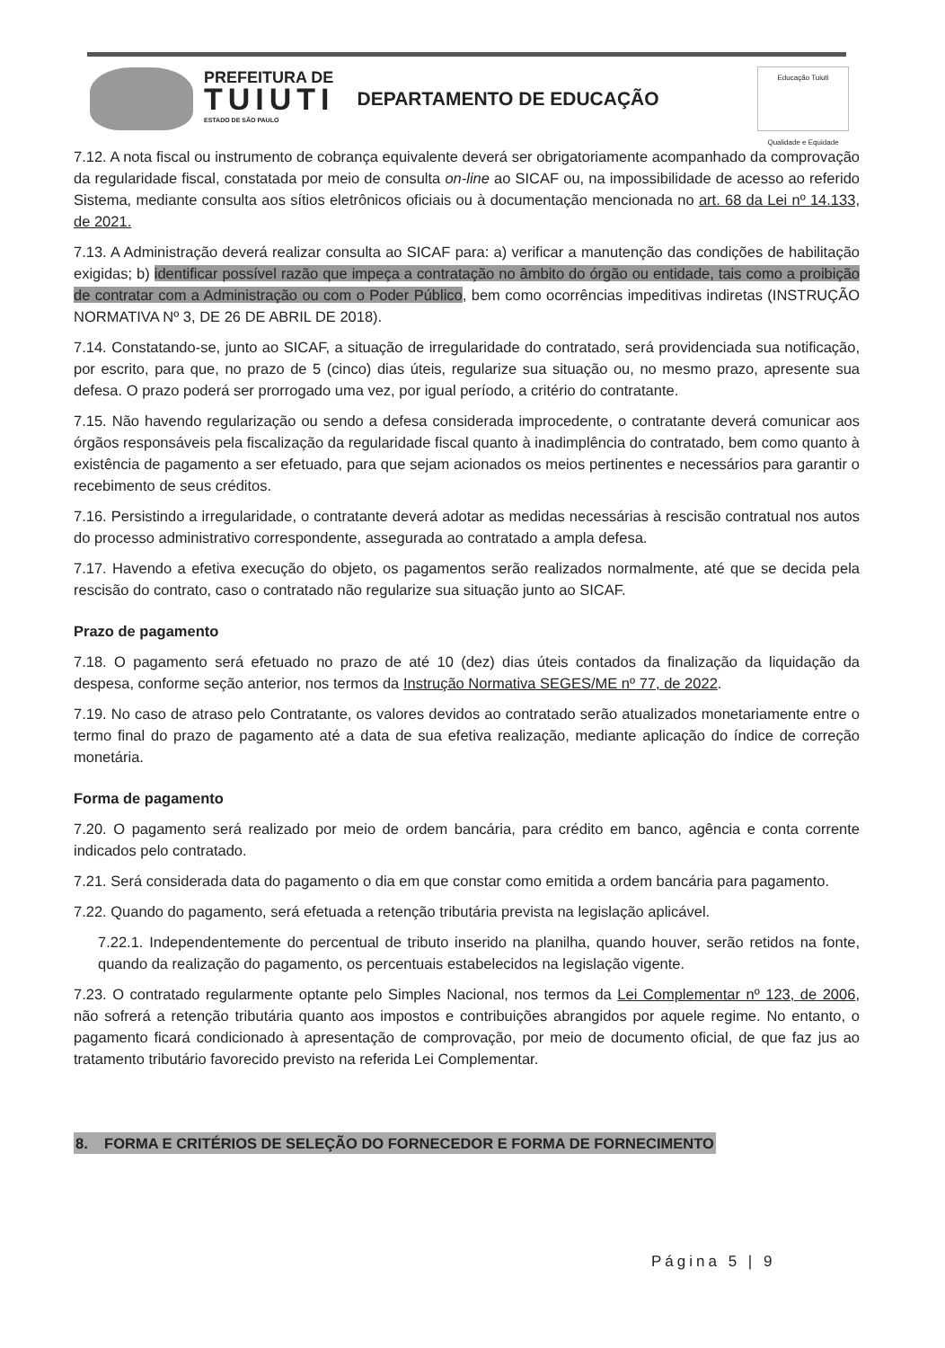PREFEITURA DE
TUIUTI
ESTADO DE SÃO PAULO
DEPARTAMENTO DE EDUCAÇÃO
Educação Tuiuti
Qualidade e Equidade
7.12. A nota fiscal ou instrumento de cobrança equivalente deverá ser obrigatoriamente acompanhado da comprovação da regularidade fiscal, constatada por meio de consulta on-line ao SICAF ou, na impossibilidade de acesso ao referido Sistema, mediante consulta aos sítios eletrônicos oficiais ou à documentação mencionada no art. 68 da Lei nº 14.133, de 2021.
7.13. A Administração deverá realizar consulta ao SICAF para: a) verificar a manutenção das condições de habilitação exigidas; b) identificar possível razão que impeça a contratação no âmbito do órgão ou entidade, tais como a proibição de contratar com a Administração ou com o Poder Público, bem como ocorrências impeditivas indiretas (INSTRUÇÃO NORMATIVA Nº 3, DE 26 DE ABRIL DE 2018).
7.14. Constatando-se, junto ao SICAF, a situação de irregularidade do contratado, será providenciada sua notificação, por escrito, para que, no prazo de 5 (cinco) dias úteis, regularize sua situação ou, no mesmo prazo, apresente sua defesa. O prazo poderá ser prorrogado uma vez, por igual período, a critério do contratante.
7.15. Não havendo regularização ou sendo a defesa considerada improcedente, o contratante deverá comunicar aos órgãos responsáveis pela fiscalização da regularidade fiscal quanto à inadimplência do contratado, bem como quanto à existência de pagamento a ser efetuado, para que sejam acionados os meios pertinentes e necessários para garantir o recebimento de seus créditos.
7.16. Persistindo a irregularidade, o contratante deverá adotar as medidas necessárias à rescisão contratual nos autos do processo administrativo correspondente, assegurada ao contratado a ampla defesa.
7.17. Havendo a efetiva execução do objeto, os pagamentos serão realizados normalmente, até que se decida pela rescisão do contrato, caso o contratado não regularize sua situação junto ao SICAF.
Prazo de pagamento
7.18. O pagamento será efetuado no prazo de até 10 (dez) dias úteis contados da finalização da liquidação da despesa, conforme seção anterior, nos termos da Instrução Normativa SEGES/ME nº 77, de 2022.
7.19. No caso de atraso pelo Contratante, os valores devidos ao contratado serão atualizados monetariamente entre o termo final do prazo de pagamento até a data de sua efetiva realização, mediante aplicação do índice de correção monetária.
Forma de pagamento
7.20. O pagamento será realizado por meio de ordem bancária, para crédito em banco, agência e conta corrente indicados pelo contratado.
7.21. Será considerada data do pagamento o dia em que constar como emitida a ordem bancária para pagamento.
7.22. Quando do pagamento, será efetuada a retenção tributária prevista na legislação aplicável.
7.22.1. Independentemente do percentual de tributo inserido na planilha, quando houver, serão retidos na fonte, quando da realização do pagamento, os percentuais estabelecidos na legislação vigente.
7.23. O contratado regularmente optante pelo Simples Nacional, nos termos da Lei Complementar nº 123, de 2006, não sofrerá a retenção tributária quanto aos impostos e contribuições abrangidos por aquele regime. No entanto, o pagamento ficará condicionado à apresentação de comprovação, por meio de documento oficial, de que faz jus ao tratamento tributário favorecido previsto na referida Lei Complementar.
8. FORMA E CRITÉRIOS DE SELEÇÃO DO FORNECEDOR E FORMA DE FORNECIMENTO
Página 5 | 9